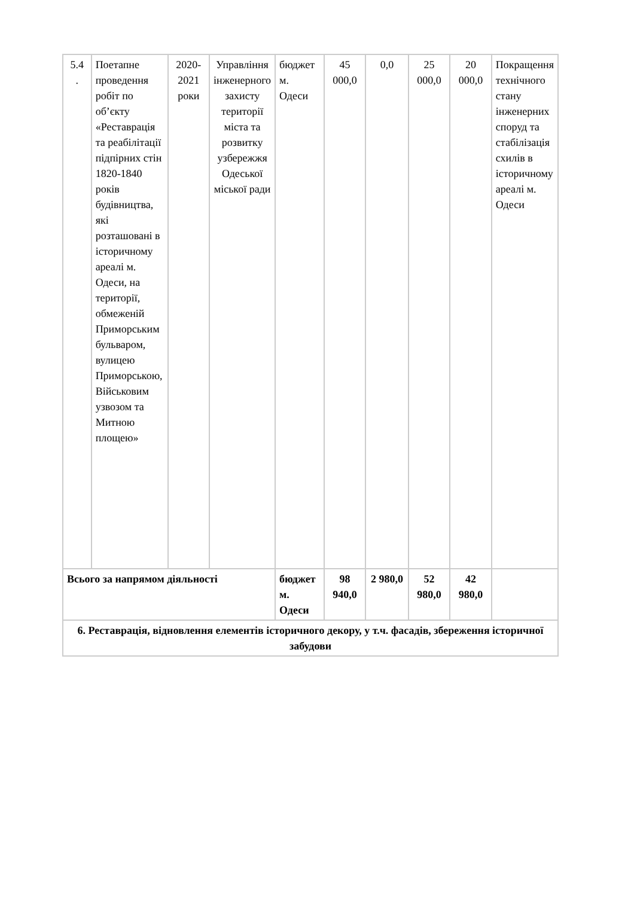| 5.4 . | Поетапне проведення робіт по об’єкту «Реставрація та реабілітації підпірних стін 1820-1840 років будівництва, які розташовані в історичному ареалі м. Одеси, на території, обмеженій Приморським бульваром, вулицею Приморською, Військовим узвозом та Митною площею» | 2020-2021 роки | Управління інженерного захисту території міста та розвитку узбережжя Одеської міської ради | бюджет м. Одеси | 45 000,0 | 0,0 | 25 000,0 | 20 000,0 | Покращення технічного стану інженерних споруд та стабілізація схилів в історичному ареалі м. Одеси |
| Всього за напрямом діяльності | | | | бюджет м. Одеси | 98 940,0 | 2 980,0 | 52 980,0 | 42 980,0 | |
| 6. Реставрація, відновлення елементів історичного декору, у т.ч. фасадів, збереження історичної забудови | | | | | | | | | |